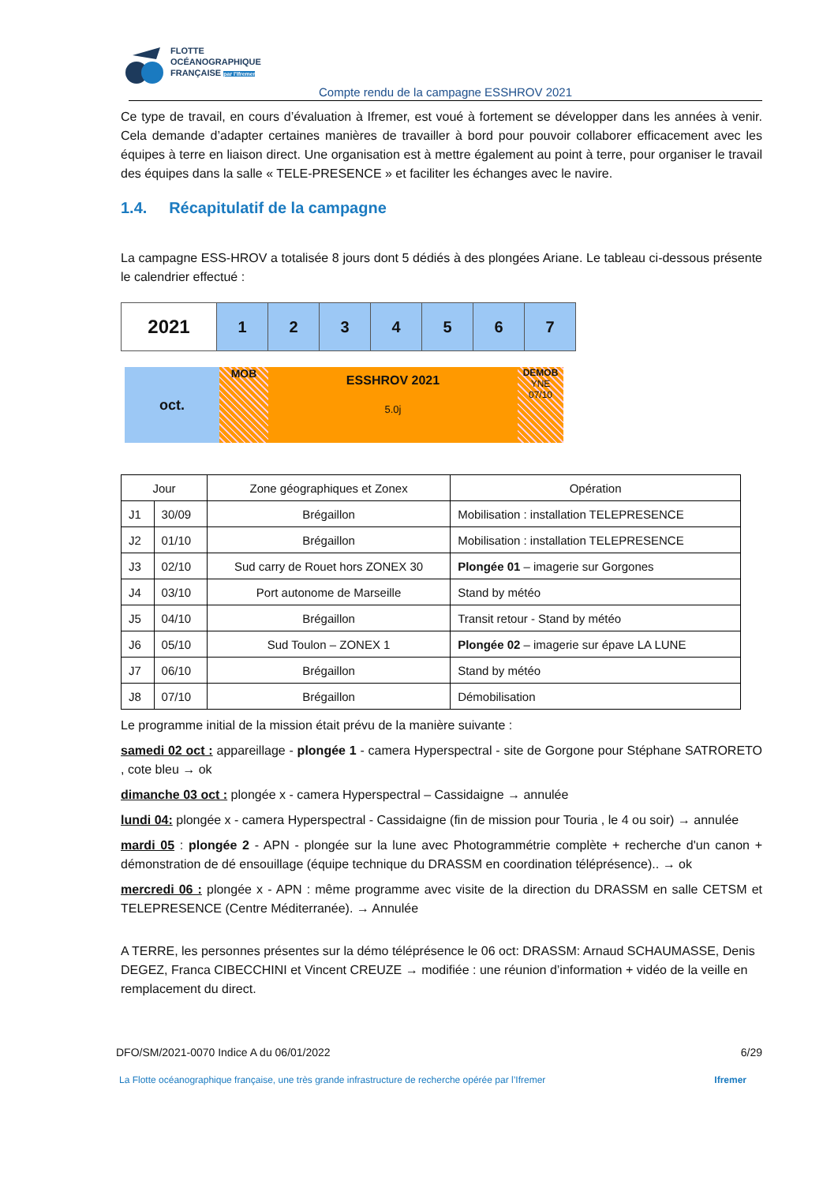FLOTTE
OCÉANOGRAPHIQUE
FRANÇAISE par l'Ifremer
Compte rendu de la campagne ESSHROV 2021
Ce type de travail, en cours d’évaluation à Ifremer, est voué à fortement se développer dans les années à venir. Cela demande d’adapter certaines manières de travailler à bord pour pouvoir collaborer efficacement avec les équipes à terre en liaison direct. Une organisation est à mettre également au point à terre, pour organiser le travail des équipes dans la salle « TELE-PRESENCE » et faciliter les échanges avec le navire.
1.4. Récapitulatif de la campagne
La campagne ESS-HROV a totalisée 8 jours dont 5 dédiés à des plongées Ariane. Le tableau ci-dessous présente le calendrier effectué :
| 2021 | 1 | 2 | 3 | 4 | 5 | 6 | 7 |
oct.
MOB
ESSHROV 2021
5.0j
DEMOB
YNE
07/10
| Jour | | Zone géographiques et Zonex | Opération |
| --- | --- | --- | --- |
| J1 | 30/09 | Brégaillon | Mobilisation : installation TELEPRESENCE |
| J2 | 01/10 | Brégaillon | Mobilisation : installation TELEPRESENCE |
| J3 | 02/10 | Sud carry de Rouet hors ZONEX 30 | Plongée 01 – imagerie sur Gorgones |
| J4 | 03/10 | Port autonome de Marseille | Stand by météo |
| J5 | 04/10 | Brégaillon | Transit retour - Stand by météo |
| J6 | 05/10 | Sud Toulon – ZONEX 1 | Plongée 02 – imagerie sur épave LA LUNE |
| J7 | 06/10 | Brégaillon | Stand by météo |
| J8 | 07/10 | Brégaillon | Démobilisation |
Le programme initial de la mission était prévu de la manière suivante :
samedi 02 oct : appareillage - plongée 1 - camera Hyperspectral - site de Gorgone pour Stéphane SATRORETO , cote bleu → ok
dimanche 03 oct : plongée x - camera Hyperspectral – Cassidaigne → annulée
lundi 04: plongée x - camera Hyperspectral - Cassidaigne (fin de mission pour Touria , le 4 ou soir) → annulée
mardi 05 : plongée 2 - APN - plongée sur la lune avec Photogrammétrie complète + recherche d'un canon + démonstration de dé ensouillage (équipe technique du DRASSM en coordination téléprésence).. → ok
mercredi 06 : plongée x - APN : même programme avec visite de la direction du DRASSM en salle CETSM et TELEPRESENCE (Centre Méditerranée). → Annulée
A TERRE, les personnes présentes sur la démo téléprésence le 06 oct: DRASSM: Arnaud SCHAUMASSE, Denis DEGEZ, Franca CIBECCHINI et Vincent CREUZE → modifiée : une réunion d’information + vidéo de la veille en remplacement du direct.
DFO/SM/2021-0070 Indice A du 06/01/2022 6/29
La Flotte océanographique française, une très grande infrastructure de recherche opérée par l’Ifremer Ifremer